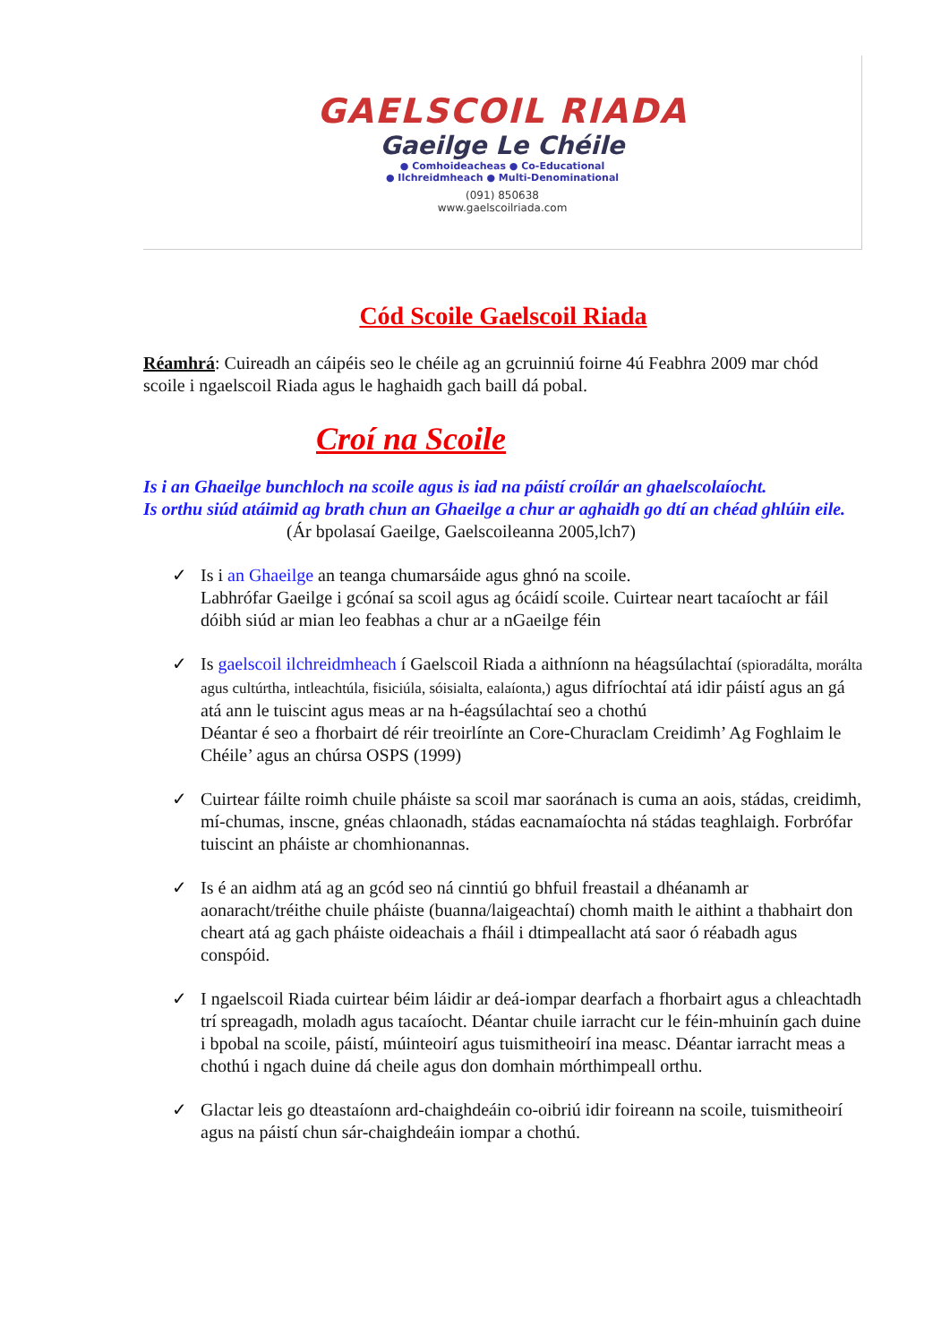GAELSCOIL RIADA
Gaeilge Le Chéile
● Comhoideacheas ● Co-Educational
● Ilchreidmheach ● Multi-Denominational
(091) 850638
www.gaelscoilriada.com
Cód Scoile Gaelscoil Riada
Réamhrá: Cuireadh an cáipéis seo le chéile ag an gcruinniú foirne 4ú Feabhra 2009 mar chód scoile i ngaelscoil Riada agus le haghaidh gach baill dá pobal.
Croí na Scoile
Is i an Ghaeilge bunchloch na scoile agus is iad na páistí croílár an ghaelscolaíocht.
Is orthu siúd atáimid ag brath chun an Ghaeilge a chur ar aghaidh go dtí an chéad ghlúin eile. (Ár bpolasaí Gaeilge, Gaelscoileanna 2005,lch7)
✓ Is i an Ghaeilge an teanga chumarsáide agus ghnó na scoile.
Labhrófar Gaeilge i gcónaí sa scoil agus ag ócáidí scoile. Cuirtear neart tacaíocht ar fáil dóibh siúd ar mian leo feabhas a chur ar a nGaeilge féin
✓ Is gaelscoil ilchreidmheach í Gaelscoil Riada a aithníonn na héagsúlachtaí (spioradálta, morálta agus cultúrtha, intleachtúla, fisiciúla, sóisialta, ealaíonta,) agus difríochtaí atá idir páistí agus an gá atá ann le tuiscint agus meas ar na h-éagsúlachtaí seo a chothú
Déantar é seo a fhorbairt dé réir treoirlínte an Core-Churaclam Creidimh’ Ag Foghlaim le Chéile’ agus an chúrsa OSPS (1999)
✓ Cuirtear fáilte roimh chuile pháiste sa scoil mar saoránach is cuma an aois, stádas, creidimh, mí-chumas, inscne, gnéas chlaonadh, stádas eacnamaíochta ná stádas teaghlaigh. Forbrófar tuiscint an pháiste ar chomhionannas.
✓ Is é an aidhm atá ag an gcód seo ná cinntiú go bhfuil freastail a dhéanamh ar aonaracht/tréithe chuile pháiste (buanna/laigeachtaí) chomh maith le aithint a thabhairt don cheart atá ag gach pháiste oideachais a fháil i dtimpeallacht atá saor ó réabadh agus conspóid.
✓ I ngaelscoil Riada cuirtear béim láidir ar deá-iompar dearfach a fhorbairt agus a chleachtadh trí spreagadh, moladh agus tacaíocht. Déantar chuile iarracht cur le féin-mhuinín gach duine i bpobal na scoile, páistí, múinteoirí agus tuismitheoirí ina measc. Déantar iarracht meas a chothú i ngach duine dá cheile agus don domhain mórthimpeall orthu.
✓ Glactar leis go dteastaíonn ard-chaighdeáin co-oibriú idir foireann na scoile, tuismitheoirí agus na páistí chun sár-chaighdeáin iompar a chothú.